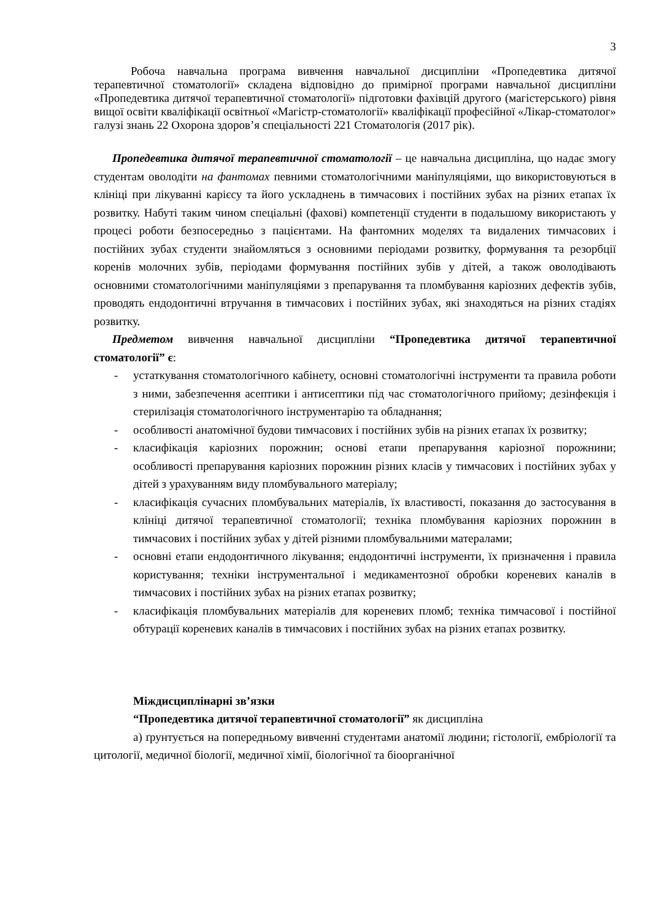3
Робоча навчальна програма вивчення навчальної дисципліни «Пропедевтика дитячої терапевтичної стоматології» складена відповідно до примірної програми навчальної дисципліни «Пропедевтика дитячої терапевтичної стоматології» підготовки фахівцій другого (магістерського) рівня вищої освіти кваліфікації освітньої «Магістр-стоматології» кваліфікації професійної «Лікар-стоматолог» галузі знань 22 Охорона здоров’я спеціальності 221 Стоматологія (2017 рік).
Пропедевтика дитячої терапевтичної стоматології – це навчальна дисципліна, що надає змогу студентам оволодіти на фантомах певними стоматологічними маніпуляціями, що використовуються в клініці при лікуванні карієсу та його ускладнень в тимчасових і постійних зубах на різних етапах їх розвитку. Набуті таким чином спеціальні (фахові) компетенції студенти в подальшому використають у процесі роботи безпосередньо з пацієнтами. На фантомних моделях та видалених тимчасових і постійних зубах студенти знайомляться з основними періодами розвитку, формування та резорбції коренів молочних зубів, періодами формування постійних зубів у дітей, а також оволодівають основними стоматологічними маніпуляціями з препарування та пломбування каріозних дефектів зубів, проводять ендодонтичні втручання в тимчасових і постійних зубах, які знаходяться на різних стадіях розвитку.
Предметом вивчення навчальної дисципліни “Пропедевтика дитячої терапевтичної стоматології” є:
- устаткування стоматологічного кабінету, основні стоматологічні інструменти та правила роботи з ними, забезпечення асептики і антисептики під час стоматологічного прийому; дезінфекція і стерилізація стоматологічного інструментарію та обладнання;
- особливості анатомічної будови тимчасових і постійних зубів на різних етапах їх розвитку;
- класифікація каріозних порожнин; основі етапи препарування каріозної порожнини; особливості препарування каріозних порожнин різних класів у тимчасових і постійних зубах у дітей з урахуванням виду пломбувального матеріалу;
- класифікація сучасних пломбувальних матеріалів, їх властивості, показання до застосування в клініці дитячої терапевтичної стоматології; техніка пломбування каріозних порожнин в тимчасових і постійних зубах у дітей різними пломбувальними матералами;
- основні етапи ендодонтичного лікування; ендодонтичні інструменти, їх призначення і правила користування; техніки інструментальної і медикаментозної обробки кореневих каналів в тимчасових і постійних зубах на різних етапах розвитку;
- класифікація пломбувальних матеріалів для кореневих пломб; техніка тимчасової і постійної обтурації кореневих каналів в тимчасових і постійних зубах на різних етапах розвитку.
Міждисциплінарні зв’язки
“Пропедевтика дитячої терапевтичної стоматології” як дисципліна
а) ґрунтується на попередньому вивченні студентами анатомії людини; гістології, ембріології та цитології, медичної біології, медичної хімії, біологічної та біоорганічної